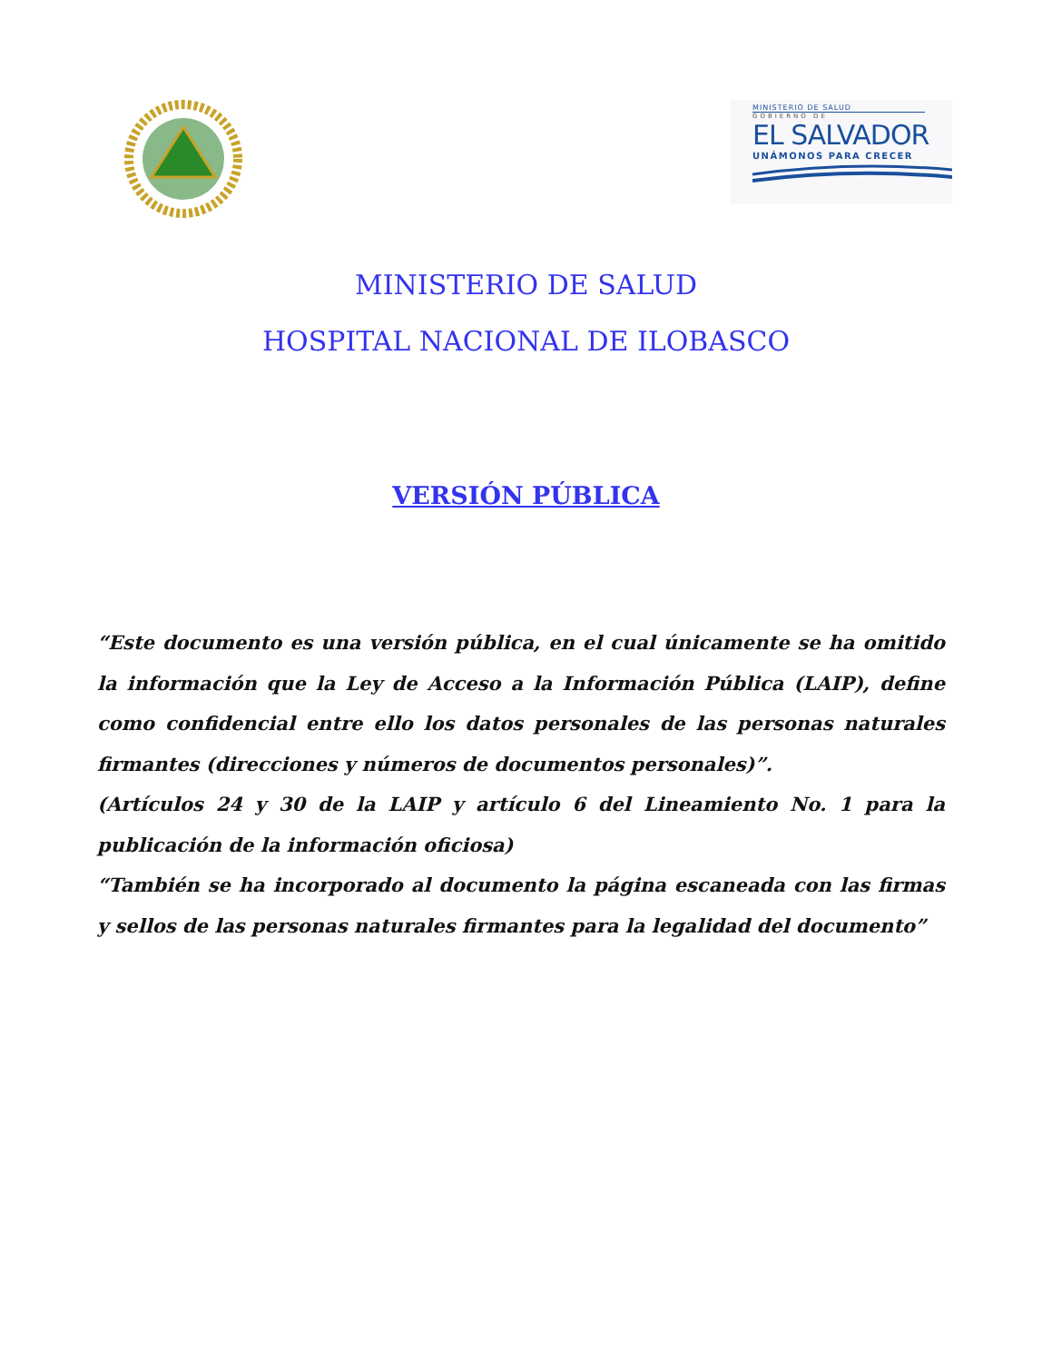MINISTERIO DE SALUD
GOBIERNO DE
EL SALVADOR
UNÁMONOS PARA CRECER
MINISTERIO DE SALUD
HOSPITAL NACIONAL DE ILOBASCO
VERSIÓN PÚBLICA
“Este documento es una versión pública, en el cual únicamente se ha omitido la información que la Ley de Acceso a la Información Pública (LAIP), define como confidencial entre ello los datos personales de las personas naturales firmantes (direcciones y números de documentos personales)”.
(Artículos 24 y 30 de la LAIP y artículo 6 del Lineamiento No. 1 para la publicación de la información oficiosa)
“También se ha incorporado al documento la página escaneada con las firmas y sellos de las personas naturales firmantes para la legalidad del documento”